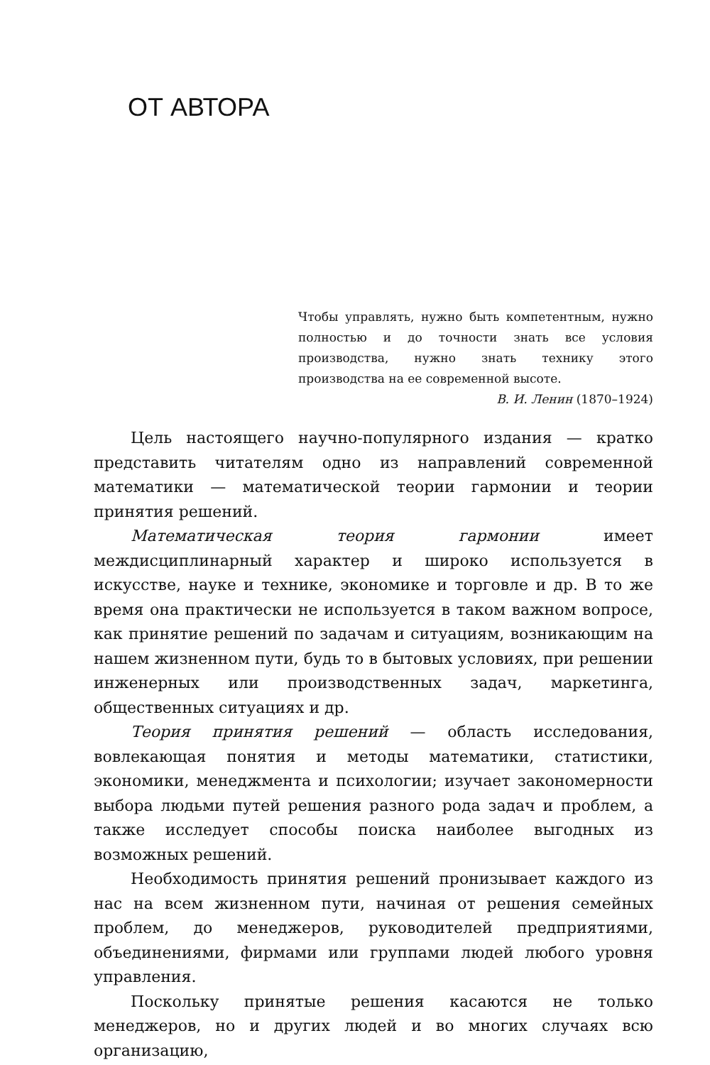ОТ АВТОРА
Чтобы управлять, нужно быть компетентным, нужно полностью и до точности знать все условия производства, нужно знать технику этого производства на ее современной высоте.
В. И. Ленин (1870–1924)
Цель настоящего научно-популярного издания — кратко представить читателям одно из направлений современной математики — математической теории гармонии и теории принятия решений.
Математическая теория гармонии имеет междисциплинарный характер и широко используется в искусстве, науке и технике, экономике и торговле и др. В то же время она практически не используется в таком важном вопросе, как принятие решений по задачам и ситуациям, возникающим на нашем жизненном пути, будь то в бытовых условиях, при решении инженерных или производственных задач, маркетинга, общественных ситуациях и др.
Теория принятия решений — область исследования, вовлекающая понятия и методы математики, статистики, экономики, менеджмента и психологии; изучает закономерности выбора людьми путей решения разного рода задач и проблем, а также исследует способы поиска наиболее выгодных из возможных решений.
Необходимость принятия решений пронизывает каждого из нас на всем жизненном пути, начиная от решения семейных проблем, до менеджеров, руководителей предприятиями, объединениями, фирмами или группами людей любого уровня управления.
Поскольку принятые решения касаются не только менеджеров, но и других людей и во многих случаях всю организацию,